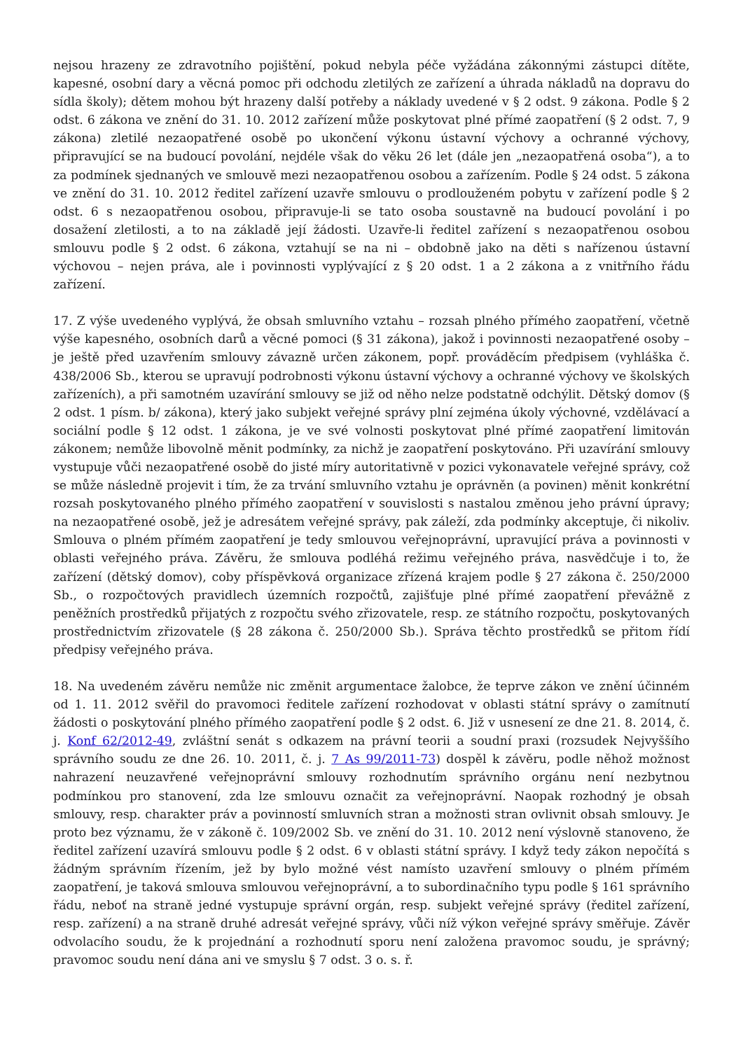nejsou hrazeny ze zdravotního pojištění, pokud nebyla péče vyžádána zákonnými zástupci dítěte, kapesné, osobní dary a věcná pomoc při odchodu zletilých ze zařízení a úhrada nákladů na dopravu do sídla školy); dětem mohou být hrazeny další potřeby a náklady uvedené v § 2 odst. 9 zákona. Podle § 2 odst. 6 zákona ve znění do 31. 10. 2012 zařízení může poskytovat plné přímé zaopatření (§ 2 odst. 7, 9 zákona) zletilé nezaopatřené osobě po ukončení výkonu ústavní výchovy a ochranné výchovy, připravující se na budoucí povolání, nejdéle však do věku 26 let (dále jen „nezaopatřená osoba“), a to za podmínek sjednaných ve smlouvě mezi nezaopatřenou osobou a zařízením. Podle § 24 odst. 5 zákona ve znění do 31. 10. 2012 ředitel zařízení uzavře smlouvu o prodlouženém pobytu v zařízení podle § 2 odst. 6 s nezaopatřenou osobou, připravuje-li se tato osoba soustavně na budoucí povolání i po dosažení zletilosti, a to na základě její žádosti. Uzavře-li ředitel zařízení s nezaopatřenou osobou smlouvu podle § 2 odst. 6 zákona, vztahují se na ni – obdobně jako na děti s nařízenou ústavní výchovou – nejen práva, ale i povinnosti vyplývající z § 20 odst. 1 a 2 zákona a z vnitřního řádu zařízení.
17. Z výše uvedeného vyplývá, že obsah smluvního vztahu – rozsah plného přímého zaopatření, včetně výše kapesného, osobních darů a věcné pomoci (§ 31 zákona), jakož i povinnosti nezaopatřené osoby – je ještě před uzavřením smlouvy závazně určen zákonem, popř. prováděcím předpisem (vyhláška č. 438/2006 Sb., kterou se upravují podrobnosti výkonu ústavní výchovy a ochranné výchovy ve školských zařízeních), a při samotném uzavírání smlouvy se již od něho nelze podstatně odchýlit. Dětský domov (§ 2 odst. 1 písm. b/ zákona), který jako subjekt veřejné správy plní zejména úkoly výchovné, vzdělávací a sociální podle § 12 odst. 1 zákona, je ve své volnosti poskytovat plné přímé zaopatření limitován zákonem; nemůže libovolně měnit podmínky, za nichž je zaopatření poskytováno. Při uzavírání smlouvy vystupuje vůči nezaopatřené osobě do jisté míry autoritativně v pozici vykonavatele veřejné správy, což se může následně projevit i tím, že za trvání smluvního vztahu je oprávněn (a povinen) měnit konkrétní rozsah poskytovaného plného přímého zaopatření v souvislosti s nastalou změnou jeho právní úpravy; na nezaopatřené osobě, jež je adresátem veřejné správy, pak záleží, zda podmínky akceptuje, či nikoliv. Smlouva o plném přímém zaopatření je tedy smlouvou veřejnoprávní, upravující práva a povinnosti v oblasti veřejného práva. Závěru, že smlouva podléhá režimu veřejného práva, nasvědčuje i to, že zařízení (dětský domov), coby příspěvková organizace zřízená krajem podle § 27 zákona č. 250/2000 Sb., o rozpočtových pravidlech územních rozpočtů, zajišťuje plné přímé zaopatření převážně z peněžních prostředků přijatých z rozpočtu svého zřizovatele, resp. ze státního rozpočtu, poskytovaných prostřednictvím zřizovatele (§ 28 zákona č. 250/2000 Sb.). Správa těchto prostředků se přitom řídí předpisy veřejného práva.
18. Na uvedeném závěru nemůže nic změnit argumentace žalobce, že teprve zákon ve znění účinném od 1. 11. 2012 svěřil do pravomoci ředitele zařízení rozhodovat v oblasti státní správy o zamítnutí žádosti o poskytování plného přímého zaopatření podle § 2 odst. 6. Již v usnesení ze dne 21. 8. 2014, č. j. Konf 62/2012-49, zvláštní senát s odkazem na právní teorii a soudní praxi (rozsudek Nejvyššího správního soudu ze dne 26. 10. 2011, č. j. 7 As 99/2011-73) dospěl k závěru, podle něhož možnost nahrazení neuzavřené veřejnoprávní smlouvy rozhodnutím správního orgánu není nezbytnou podmínkou pro stanovení, zda lze smlouvu označit za veřejnoprávní. Naopak rozhodný je obsah smlouvy, resp. charakter práv a povinností smluvních stran a možnosti stran ovlivnit obsah smlouvy. Je proto bez významu, že v zákoně č. 109/2002 Sb. ve znění do 31. 10. 2012 není výslovně stanoveno, že ředitel zařízení uzavírá smlouvu podle § 2 odst. 6 v oblasti státní správy. I když tedy zákon nepočítá s žádným správním řízením, jež by bylo možné vést namísto uzavření smlouvy o plném přímém zaopatření, je taková smlouva smlouvou veřejnoprávní, a to subordinačního typu podle § 161 správního řádu, neboť na straně jedné vystupuje správní orgán, resp. subjekt veřejné správy (ředitel zařízení, resp. zařízení) a na straně druhé adresát veřejné správy, vůči níž výkon veřejné správy směřuje. Závěr odvolacího soudu, že k projednání a rozhodnutí sporu není založena pravomoc soudu, je správný; pravomoc soudu není dána ani ve smyslu § 7 odst. 3 o. s. ř.